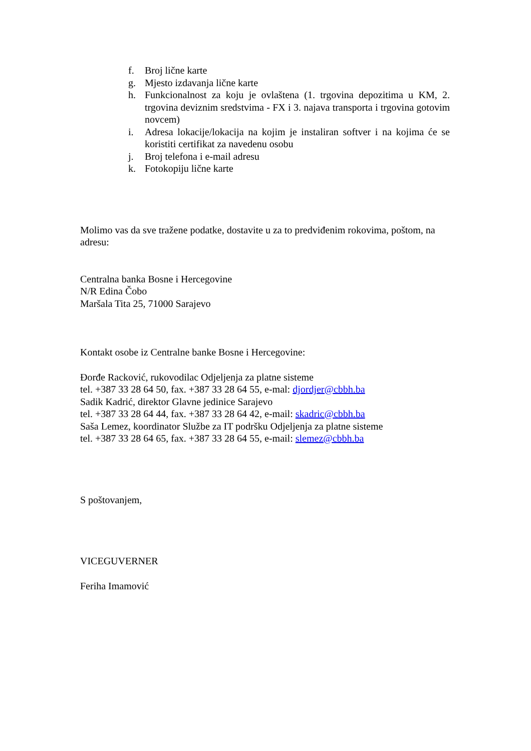f. Broj lične karte
g. Mjesto izdavanja lične karte
h. Funkcionalnost za koju je ovlaštena (1. trgovina depozitima u KM, 2. trgovina deviznim sredstvima - FX i 3. najava transporta i trgovina gotovim novcem)
i. Adresa lokacije/lokacija na kojim je instaliran softver i na kojima će se koristiti certifikat za navedenu osobu
j. Broj telefona i e-mail adresu
k. Fotokopiju lične karte
Molimo vas da sve tražene podatke, dostavite u za to predviđenim rokovima, poštom, na adresu:
Centralna banka Bosne i Hercegovine
N/R Edina Čobo
Maršala Tita 25, 71000 Sarajevo
Kontakt osobe iz Centralne banke Bosne i Hercegovine:
Đorđe Racković, rukovodilac Odjeljenja za platne sisteme
tel. +387 33 28 64 50, fax. +387 33 28 64 55, e-mal: djordjer@cbbh.ba
Sadik Kadrić, direktor Glavne jedinice Sarajevo
tel. +387 33 28 64 44, fax. +387 33 28 64 42, e-mail: skadric@cbbh.ba
Saša Lemez, koordinator Službe za IT podršku Odjeljenja za platne sisteme
tel. +387 33 28 64 65, fax. +387 33 28 64 55, e-mail: slemez@cbbh.ba
S poštovanjem,
VICEGUVERNER
Feriha Imamović